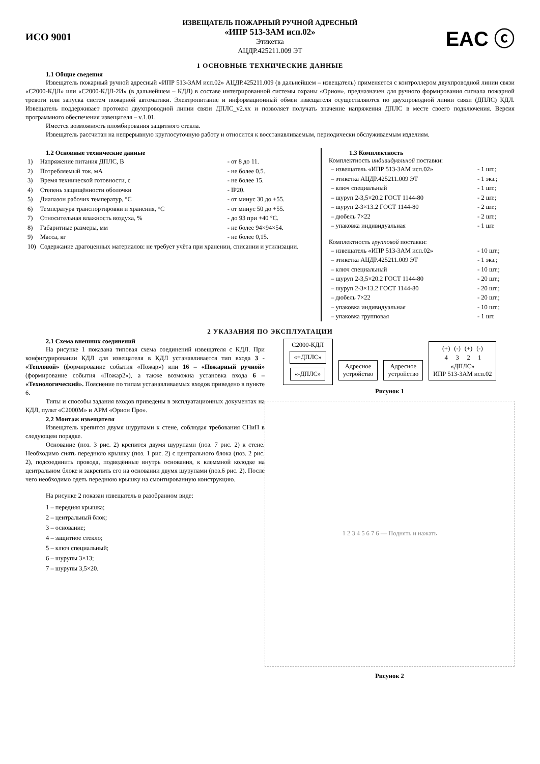ИСО 9001
ИЗВЕЩАТЕЛЬ ПОЖАРНЫЙ РУЧНОЙ АДРЕСНЫЙ
«ИПР 513-3АМ исп.02»
Этикетка
АЦДР.425211.009 ЭТ
EAC ⓒ
1 ОСНОВНЫЕ ТЕХНИЧЕСКИЕ ДАННЫЕ
1.1 Общие сведения
Извещатель пожарный ручной адресный «ИПР 513-3АМ исп.02» АЦДР.425211.009 (в дальнейшем – извещатель) применяется с контроллером двухпроводной линии связи «С2000-КДЛ» или «С2000-КДЛ-2И» (в дальнейшем – КДЛ) в составе интегрированной системы охраны «Орион», предназначен для ручного формирования сигнала пожарной тревоги или запуска систем пожарной автоматики. Электропитание и информационный обмен извещателя осуществляются по двухпроводной линии связи (ДПЛС) КДЛ. Извещатель поддерживает протокол двухпроводной линии связи ДПЛС_v2.xx и позволяет получать значение напряжения ДПЛС в месте своего подключения. Версия программного обеспечения извещателя – v.1.01.
Имеется возможность пломбирования защитного стекла.
Извещатель рассчитан на непрерывную круглосуточную работу и относится к восстанавливаемым, периодически обслуживаемым изделиям.
1.2 Основные технические данные
| 1) | Напряжение питания ДПЛС, В | - от 8 до 11. |
| 2) | Потребляемый ток, мА | - не более 0,5. |
| 3) | Время технической готовности, с | - не более 15. |
| 4) | Степень защищённости оболочки | - IP20. |
| 5) | Диапазон рабочих температур, °С | - от минус 30 до +55. |
| 6) | Температура транспортировки и хранения, °С | - от минус 50 до +55. |
| 7) | Относительная влажность воздуха, % | - до 93 при +40 °С. |
| 8) | Габаритные размеры, мм | - не более 94×94×54. |
| 9) | Масса, кг | - не более 0,15. |
| 10) | Содержание драгоценных материалов: не требует учёта при хранении, списании и утилизации. | |
1.3 Комплектность
Комплектность индивидуальной поставки:
| – извещатель «ИПР 513-3АМ исп.02» | - 1 шт.; |
| – этикетка АЦДР.425211.009 ЭТ | - 1 экз.; |
| – ключ специальный | - 1 шт.; |
| – шуруп 2-3,5×20.2 ГОСТ 1144-80 | - 2 шт.; |
| – шуруп 2-3×13.2 ГОСТ 1144-80 | - 2 шт.; |
| – дюбель 7×22 | - 2 шт.; |
| – упаковка индивидуальная | - 1 шт. |
Комплектность групповой поставки:
| – извещатель «ИПР 513-3АМ исп.02» | - 10 шт.; |
| – этикетка АЦДР.425211.009 ЭТ | - 1 экз.; |
| – ключ специальный | - 10 шт.; |
| – шуруп 2-3,5×20.2 ГОСТ 1144-80 | - 20 шт.; |
| – шуруп 2-3×13.2 ГОСТ 1144-80 | - 20 шт.; |
| – дюбель 7×22 | - 20 шт.; |
| – упаковка индивидуальная | - 10 шт.; |
| – упаковка групповая | - 1 шт. |
2 УКАЗАНИЯ ПО ЭКСПЛУАТАЦИИ
2.1 Схема внешних соединений
На рисунке 1 показана типовая схема соединений извещателя с КДЛ. При конфигурировании КДЛ для извещателя в КДЛ устанавливается тип входа 3 - «Тепловой» (формирование события «Пожар») или 16 – «Пожарный ручной» (формирование события «Пожар2»), а также возможна установка входа 6 – «Технологический». Пояснение по типам устанавливаемых входов приведено в пункте 6.
Типы и способы задания входов приведены в эксплуатационных документах на КДЛ, пульт «С2000М» и АРМ «Орион Про».
2.2 Монтаж извещателя
Извещатель крепится двумя шурупами к стене, соблюдая требования СНиП в следующем порядке.
Основание (поз. 3 рис. 2) крепится двумя шурупами (поз. 7 рис. 2) к стене. Необходимо снять переднюю крышку (поз. 1 рис. 2) с центрального блока (поз. 2 рис. 2), подсоединить провода, подведённые внутрь основания, к клеммной колодке на центральном блоке и закрепить его на основании двумя шурупами (поз.6 рис. 2). После чего необходимо одеть переднюю крышку на смонтированную конструкцию.
На рисунке 2 показан извещатель в разобранном виде:
1 – передняя крышка;
2 – центральный блок;
3 – основание;
4 – защитное стекло;
5 – ключ специальный;
6 – шурупы 3×13;
7 – шурупы 3,5×20.
С2000-КДЛ
«+ДПЛС»
«-ДПЛС»
Адресное
устройство
Адресное
устройство
| (+) | (-) | (+) | (-) |
| 4 | 3 | 2 | 1 |
«ДПЛС»
ИПР 513-3АМ исп.02
Рисунок 1
1 2 3 4 5 6 7 6 — Поднять и нажать
Рисунок 2